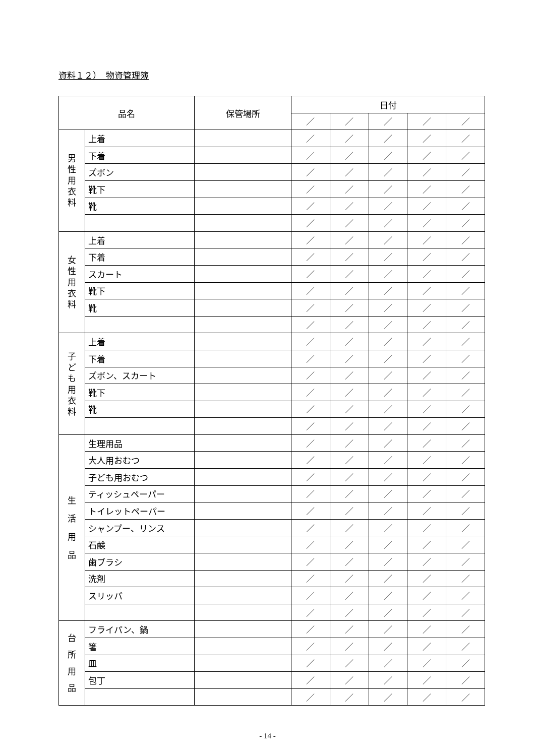資料１２）　物資管理簿
| 品名 | | 保管場所 | 日付 | | | | |
| --- | --- | --- | --- | --- | --- | --- | --- |
| | | | ／ | ／ | ／ | ／ | ／ |
| 男 性 用 衣 料 | 上着 | | ／ | ／ | ／ | ／ | ／ |
| | 下着 | | ／ | ／ | ／ | ／ | ／ |
| | ズボン | | ／ | ／ | ／ | ／ | ／ |
| | 靴下 | | ／ | ／ | ／ | ／ | ／ |
| | 靴 | | ／ | ／ | ／ | ／ | ／ |
| | | | ／ | ／ | ／ | ／ | ／ |
| 女 性 用 衣 料 | 上着 | | ／ | ／ | ／ | ／ | ／ |
| | 下着 | | ／ | ／ | ／ | ／ | ／ |
| | スカート | | ／ | ／ | ／ | ／ | ／ |
| | 靴下 | | ／ | ／ | ／ | ／ | ／ |
| | 靴 | | ／ | ／ | ／ | ／ | ／ |
| | | | ／ | ／ | ／ | ／ | ／ |
| 子 ど も 用 衣 料 | 上着 | | ／ | ／ | ／ | ／ | ／ |
| | 下着 | | ／ | ／ | ／ | ／ | ／ |
| | ズボン、スカート | | ／ | ／ | ／ | ／ | ／ |
| | 靴下 | | ／ | ／ | ／ | ／ | ／ |
| | 靴 | | ／ | ／ | ／ | ／ | ／ |
| | | | ／ | ／ | ／ | ／ | ／ |
| 生 活 用 品 | 生理用品 | | ／ | ／ | ／ | ／ | ／ |
| | 大人用おむつ | | ／ | ／ | ／ | ／ | ／ |
| | 子ども用おむつ | | ／ | ／ | ／ | ／ | ／ |
| | ティッシュペーパー | | ／ | ／ | ／ | ／ | ／ |
| | トイレットペーパー | | ／ | ／ | ／ | ／ | ／ |
| | シャンプー、リンス | | ／ | ／ | ／ | ／ | ／ |
| | 石鹸 | | ／ | ／ | ／ | ／ | ／ |
| | 歯ブラシ | | ／ | ／ | ／ | ／ | ／ |
| | 洗剤 | | ／ | ／ | ／ | ／ | ／ |
| | スリッパ | | ／ | ／ | ／ | ／ | ／ |
| | | | ／ | ／ | ／ | ／ | ／ |
| 台 所 用 品 | フライパン、鍋 | | ／ | ／ | ／ | ／ | ／ |
| | 箸 | | ／ | ／ | ／ | ／ | ／ |
| | 皿 | | ／ | ／ | ／ | ／ | ／ |
| | 包丁 | | ／ | ／ | ／ | ／ | ／ |
| | | | ／ | ／ | ／ | ／ | ／ |
- 14 -